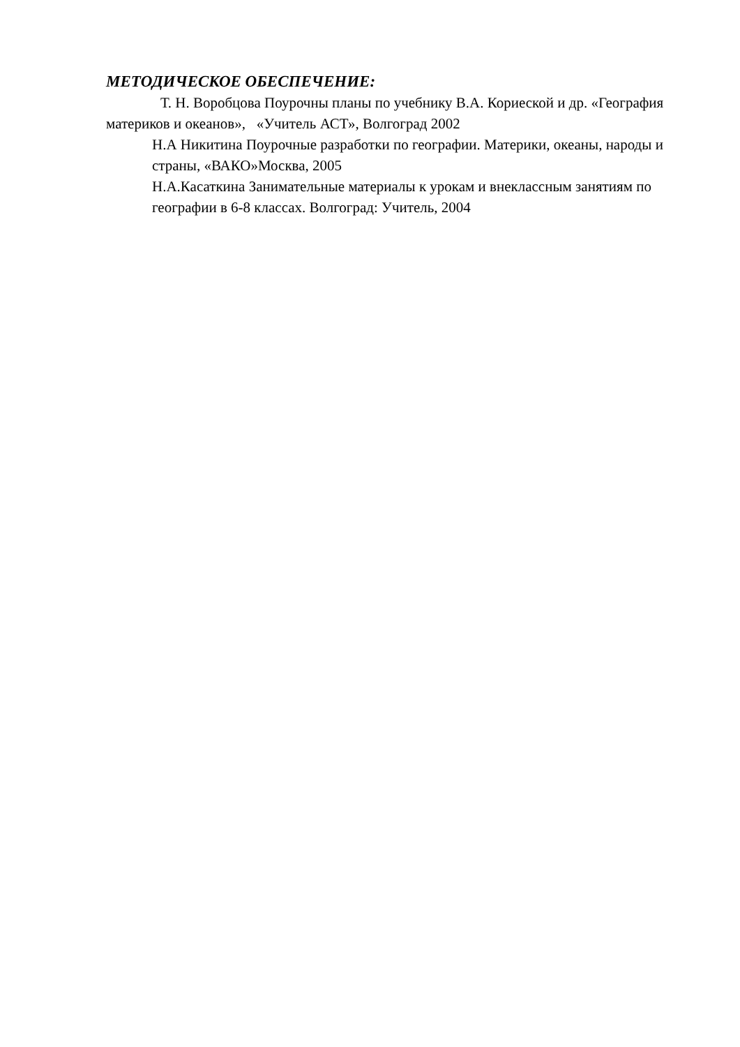МЕТОДИЧЕСКОЕ ОБЕСПЕЧЕНИЕ:
Т. Н. Воробцова Поурочны планы по учебнику В.А. Кориеской и др. «География материков и океанов», «Учитель АСТ», Волгоград 2002
Н.А Никитина Поурочные разработки по географии. Материки, океаны, народы и страны, «ВАКО»Москва, 2005
Н.А.Касаткина Занимательные материалы к урокам и внеклассным занятиям по географии в 6-8 классах. Волгоград: Учитель, 2004